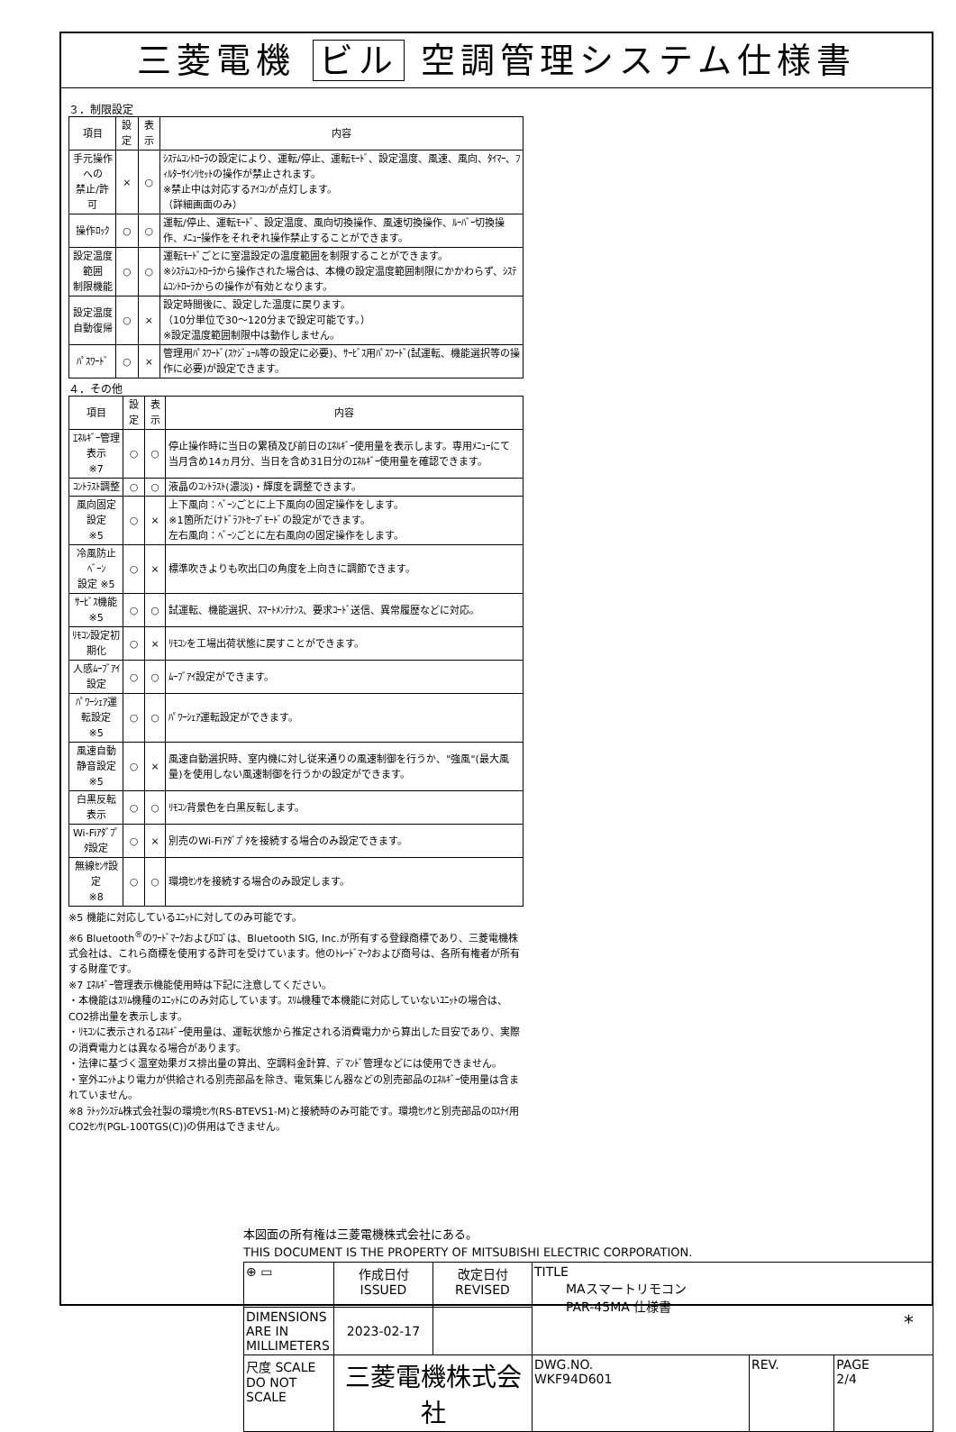三菱電機 ビル 空調管理システム仕様書
３．制限設定
| 項目 | 設定 | 表示 | 内容 |
| --- | --- | --- | --- |
| 手元操作への 禁止/許可 | × | ○ | ｼｽﾃﾑｺﾝﾄﾛｰﾗの設定により、運転/停止、運転ﾓｰﾄﾞ、設定温度、風速、風向、ﾀｲﾏｰ、ﾌｨﾙﾀｰｻｲﾝﾘｾｯﾄの操作が禁止されます。 ※禁止中は対応するｱｲｺﾝが点灯します。 （詳細画面のみ） |
| 操作ﾛｯｸ | ○ | ○ | 運転/停止、運転ﾓｰﾄﾞ、設定温度、風向切換操作、風速切換操作、ﾙｰﾊﾞｰ切換操作、ﾒﾆｭｰ操作をそれぞれ操作禁止することができます。 |
| 設定温度範囲 制限機能 | ○ | ○ | 運転ﾓｰﾄﾞごとに室温設定の温度範囲を制限することができます。 ※ｼｽﾃﾑｺﾝﾄﾛｰﾗから操作された場合は、本機の設定温度範囲制限にかかわらず、ｼｽﾃﾑｺﾝﾄﾛｰﾗからの操作が有効となります。 |
| 設定温度 自動復帰 | ○ | × | 設定時間後に、設定した温度に戻ります。 （10分単位で30～120分まで設定可能です。） ※設定温度範囲制限中は動作しません。 |
| ﾊﾟｽﾜｰﾄﾞ | ○ | × | 管理用ﾊﾟｽﾜｰﾄﾞ(ｽｹｼﾞｭｰﾙ等の設定に必要)、ｻｰﾋﾞｽ用ﾊﾟｽﾜｰﾄﾞ(試運転、機能選択等の操作に必要)が設定できます。 |
４．その他
| 項目 | 設定 | 表示 | 内容 |
| --- | --- | --- | --- |
| ｴﾈﾙｷﾞｰ管理表示 ※7 | ○ | ○ | 停止操作時に当日の累積及び前日のｴﾈﾙｷﾞｰ使用量を表示します。専用ﾒﾆｭｰにて当月含め14ヵ月分、当日を含め31日分のｴﾈﾙｷﾞｰ使用量を確認できます。 |
| ｺﾝﾄﾗｽﾄ調整 | ○ | ○ | 液晶のｺﾝﾄﾗｽﾄ(濃淡)・輝度を調整できます。 |
| 風向固定設定 ※5 | ○ | × | 上下風向：ﾍﾞｰﾝごとに上下風向の固定操作をします。 ※1箇所だけﾄﾞﾗﾌﾄｾｰﾌﾞﾓｰﾄﾞの設定ができます。 左右風向：ﾍﾞｰﾝごとに左右風向の固定操作をします。 |
| 冷風防止ﾍﾞｰﾝ 設定 ※5 | ○ | × | 標準吹きよりも吹出口の角度を上向きに調節できます。 |
| ｻｰﾋﾞｽ機能 ※5 | ○ | ○ | 試運転、機能選択、ｽﾏｰﾄﾒﾝﾃﾅﾝｽ、要求ｺｰﾄﾞ送信、異常履歴などに対応。 |
| ﾘﾓｺﾝ設定初期化 | ○ | × | ﾘﾓｺﾝを工場出荷状態に戻すことができます。 |
| 人感ﾑｰﾌﾞｱｲ設定 | ○ | ○ | ﾑｰﾌﾞｱｲ設定ができます。 |
| ﾊﾟﾜｰｼｪｱ運転設定 ※5 | ○ | ○ | ﾊﾟﾜｰｼｪｱ運転設定ができます。 |
| 風速自動静音設定 ※5 | ○ | × | 風速自動選択時、室内機に対し従来通りの風速制御を行うか、"強風"(最大風量)を使用しない風速制御を行うかの設定ができます。 |
| 白黒反転表示 | ○ | ○ | ﾘﾓｺﾝ背景色を白黒反転します。 |
| Wi-Fiｱﾀﾞﾌﾟﾀ設定 | ○ | × | 別売のWi-Fiｱﾀﾞﾌﾟﾀを接続する場合のみ設定できます。 |
| 無線ｾﾝｻ設定 ※8 | ○ | ○ | 環境ｾﾝｻを接続する場合のみ設定します。 |
※5 機能に対応しているﾕﾆｯﾄに対してのみ可能です。
※6 Bluetooth<sup>®</sup>のﾜｰﾄﾞﾏｰｸおよびﾛｺﾞは、Bluetooth SIG, Inc.が所有する登録商標であり、三菱電機株式会社は、これら商標を使用する許可を受けています。他のﾄﾚｰﾄﾞﾏｰｸおよび商号は、各所有権者が所有する財産です。
※7 ｴﾈﾙｷﾞｰ管理表示機能使用時は下記に注意してください。
・本機能はｽﾘﾑ機種のﾕﾆｯﾄにのみ対応しています。ｽﾘﾑ機種で本機能に対応していないﾕﾆｯﾄの場合は、CO2排出量を表示します。
・ﾘﾓｺﾝに表示されるｴﾈﾙｷﾞｰ使用量は、運転状態から推定される消費電力から算出した目安であり、実際の消費電力とは異なる場合があります。
・法律に基づく温室効果ガス排出量の算出、空調料金計算、ﾃﾞﾏﾝﾄﾞ管理などには使用できません。
・室外ﾕﾆｯﾄより電力が供給される別売部品を除き、電気集じん器などの別売部品のｴﾈﾙｷﾞｰ使用量は含まれていません。
※8 ﾗﾄｯｸｼｽﾃﾑ株式会社製の環境ｾﾝｻ(RS-BTEVS1-M)と接続時のみ可能です。環境ｾﾝｻと別売部品のﾛｽﾅｲ用CO2ｾﾝｻ(PGL-100TGS(C))の併用はできません。
本図面の所有権は三菱電機株式会社にある。
THIS DOCUMENT IS THE PROPERTY OF MITSUBISHI ELECTRIC CORPORATION.
| ⊕ ▭ | 作成日付 ISSUED | 改定日付 REVISED | TITLE MAスマートリモコン PAR-45MA 仕様書 | | |
| DIMENSIONS ARE IN MILLIMETERS | 2023-02-17 | | | | |
| 尺度 SCALE DO NOT SCALE | 三菱電機株式会社 | | DWG.NO. WKF94D601 | REV. | PAGE 2/4 |
*